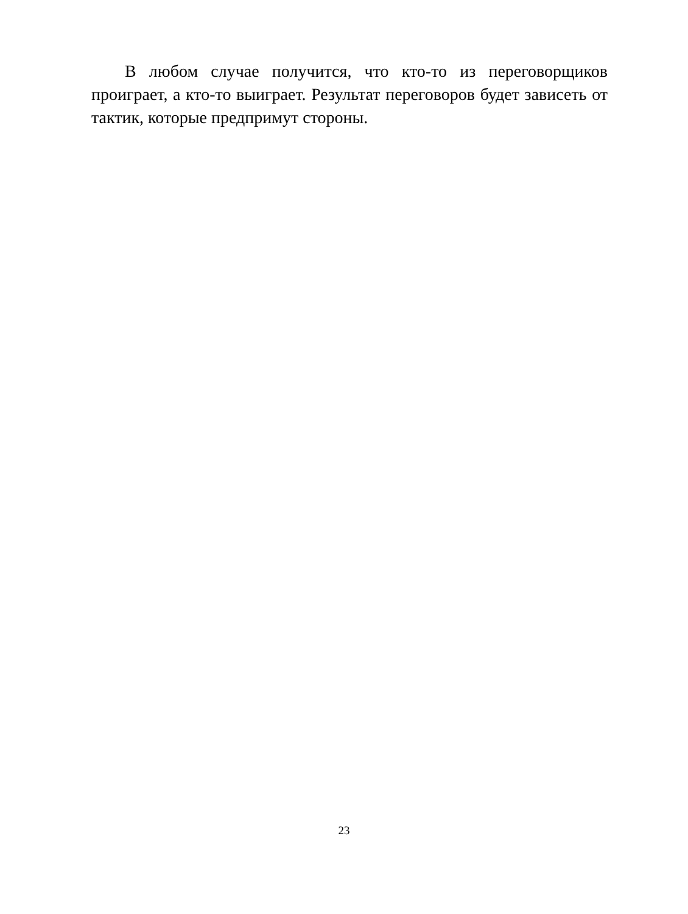В любом случае получится, что кто-то из переговорщиков проиграет, а кто-то выиграет. Результат переговоров будет зависеть от тактик, которые предпримут стороны.
23